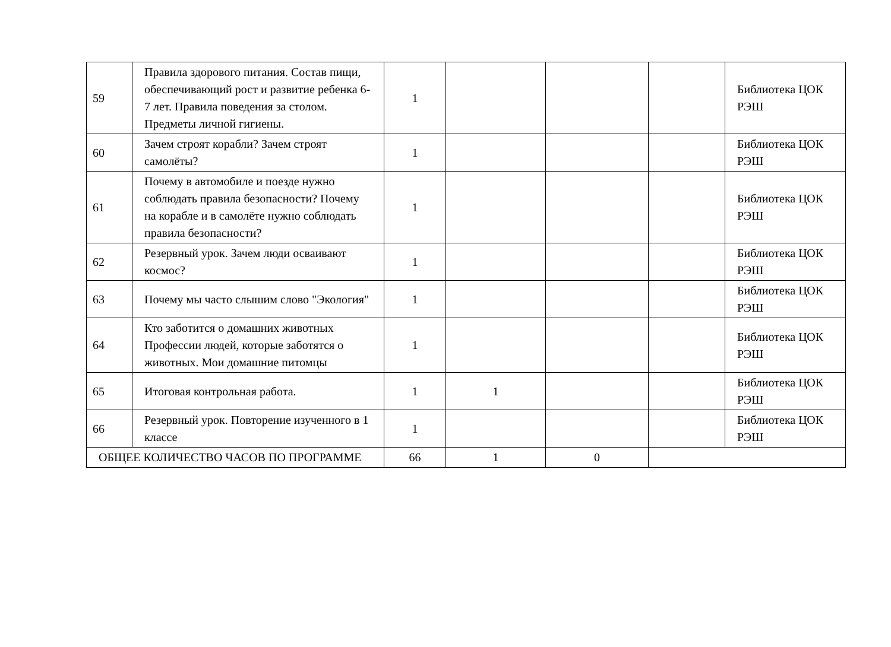| 59 | Правила здорового питания. Состав пищи, обеспечивающий рост и развитие ребенка 6-7 лет. Правила поведения за столом. Предметы личной гигиены. | 1 | | | | Библиотека ЦОК РЭШ |
| 60 | Зачем строят корабли? Зачем строят самолёты? | 1 | | | | Библиотека ЦОК РЭШ |
| 61 | Почему в автомобиле и поезде нужно соблюдать правила безопасности? Почему на корабле и в самолёте нужно соблюдать правила безопасности? | 1 | | | | Библиотека ЦОК РЭШ |
| 62 | Резервный урок. Зачем люди осваивают космос? | 1 | | | | Библиотека ЦОК РЭШ |
| 63 | Почему мы часто слышим слово "Экология" | 1 | | | | Библиотека ЦОК РЭШ |
| 64 | Кто заботится о домашних животных Профессии людей, которые заботятся о животных. Мои домашние питомцы | 1 | | | | Библиотека ЦОК РЭШ |
| 65 | Итоговая контрольная работа. | 1 | 1 | | | Библиотека ЦОК РЭШ |
| 66 | Резервный урок. Повторение изученного в 1 классе | 1 | | | | Библиотека ЦОК РЭШ |
| ОБЩЕЕ КОЛИЧЕСТВО ЧАСОВ ПО ПРОГРАММЕ | | 66 | 1 | 0 | | |